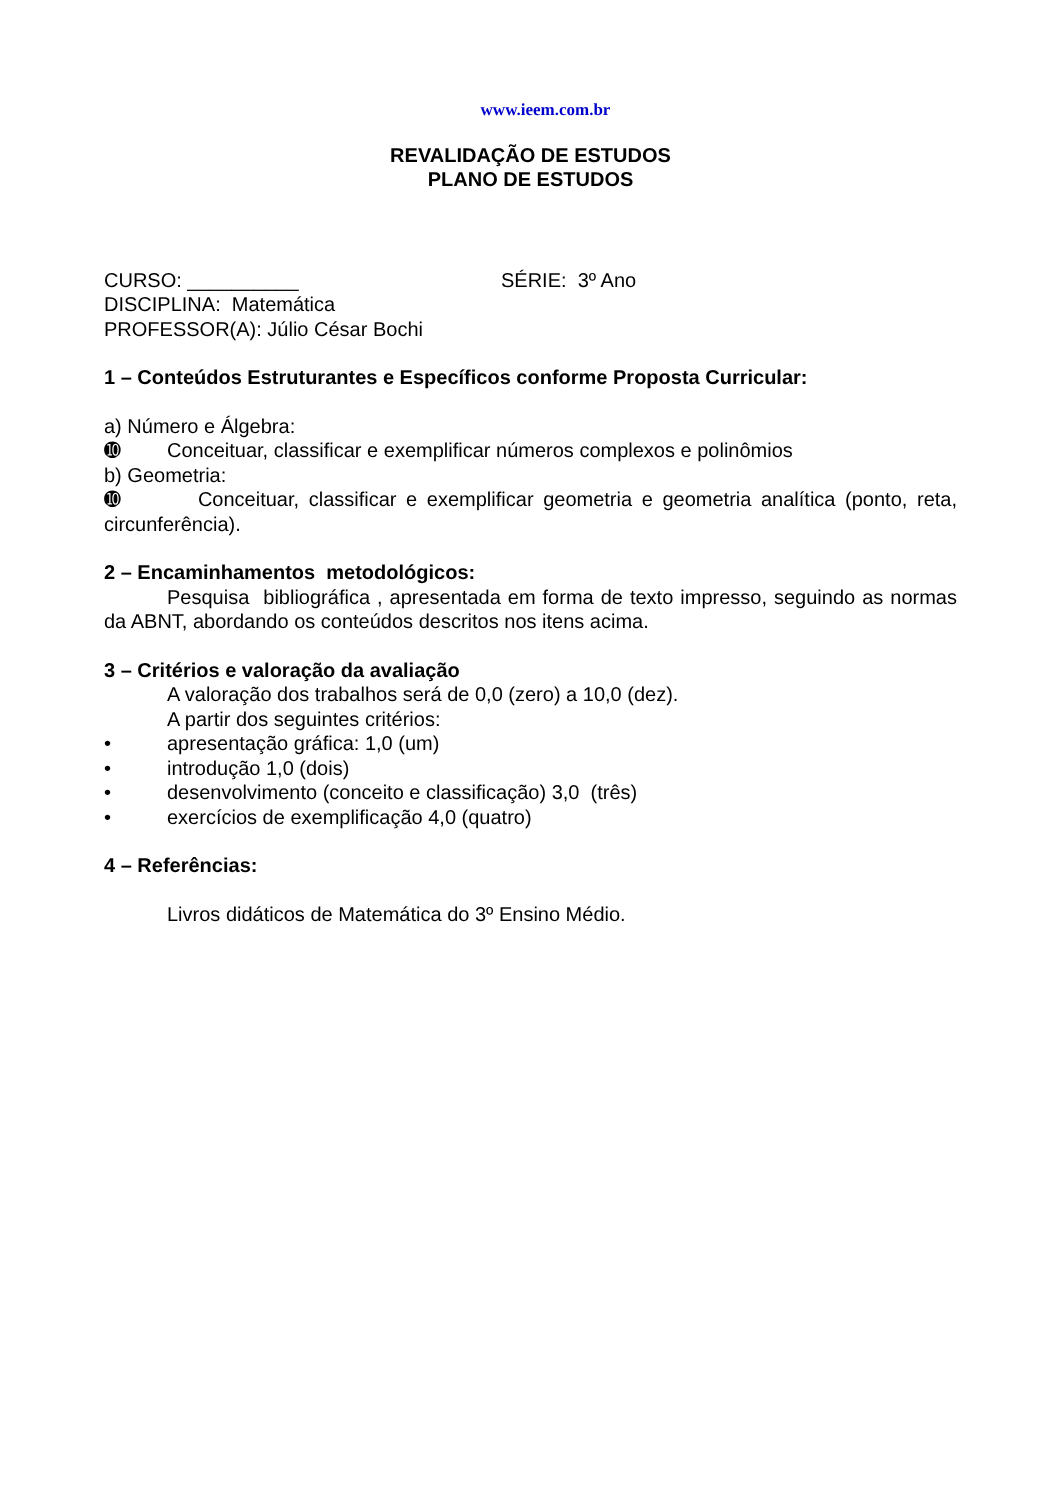www.ieem.com.br
REVALIDAÇÃO DE ESTUDOS
PLANO DE ESTUDOS
CURSO: __________ SÉRIE: 3º Ano
DISCIPLINA: Matemática
PROFESSOR(A): Júlio César Bochi
1 – Conteúdos Estruturantes e Específicos conforme Proposta Curricular:
a) Número e Álgebra:
➓ Conceituar, classificar e exemplificar números complexos e polinômios
b) Geometria:
➓ Conceituar, classificar e exemplificar geometria e geometria analítica (ponto, reta, circunferência).
2 – Encaminhamentos metodológicos:
Pesquisa bibliográfica , apresentada em forma de texto impresso, seguindo as normas da ABNT, abordando os conteúdos descritos nos itens acima.
3 – Critérios e valoração da avaliação
A valoração dos trabalhos será de 0,0 (zero) a 10,0 (dez).
A partir dos seguintes critérios:
• apresentação gráfica: 1,0 (um)
• introdução 1,0 (dois)
• desenvolvimento (conceito e classificação) 3,0 (três)
• exercícios de exemplificação 4,0 (quatro)
4 – Referências:
Livros didáticos de Matemática do 3º Ensino Médio.